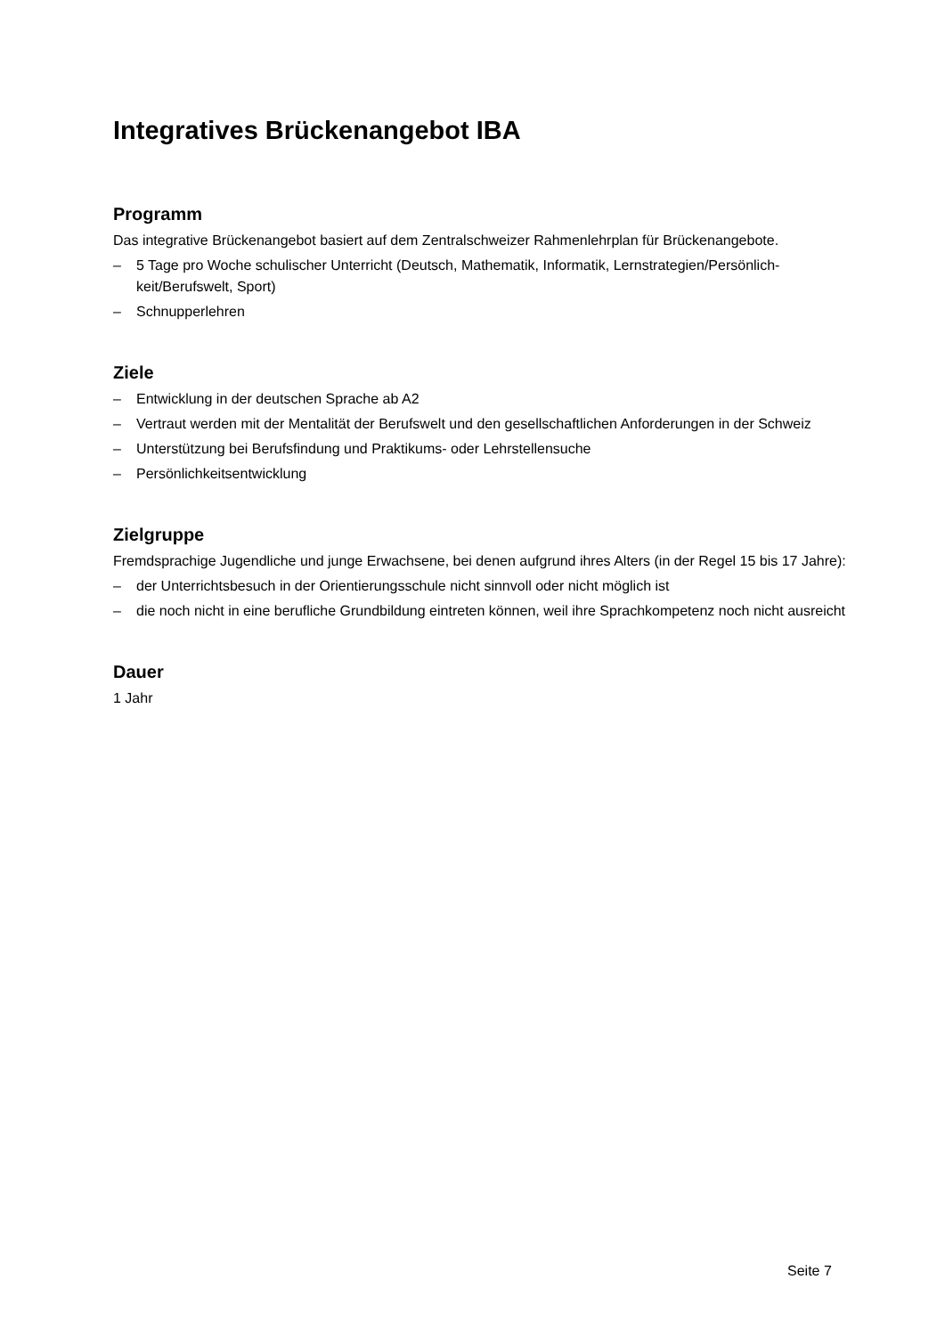Integratives Brückenangebot IBA
Programm
Das integrative Brückenangebot basiert auf dem Zentralschweizer Rahmenlehrplan für Brückenangebote.
– 5 Tage pro Woche schulischer Unterricht (Deutsch, Mathematik, Informatik, Lernstrategien/Persönlich-keit/Berufswelt, Sport)
– Schnupperlehren
Ziele
– Entwicklung in der deutschen Sprache ab A2
– Vertraut werden mit der Mentalität der Berufswelt und den gesellschaftlichen Anforderungen in der Schweiz
– Unterstützung bei Berufsfindung und Praktikums- oder Lehrstellensuche
– Persönlichkeitsentwicklung
Zielgruppe
Fremdsprachige Jugendliche und junge Erwachsene, bei denen aufgrund ihres Alters (in der Regel 15 bis 17 Jahre):
– der Unterrichtsbesuch in der Orientierungsschule nicht sinnvoll oder nicht möglich ist
– die noch nicht in eine berufliche Grundbildung eintreten können, weil ihre Sprachkompetenz noch nicht ausreicht
Dauer
1 Jahr
Seite 7